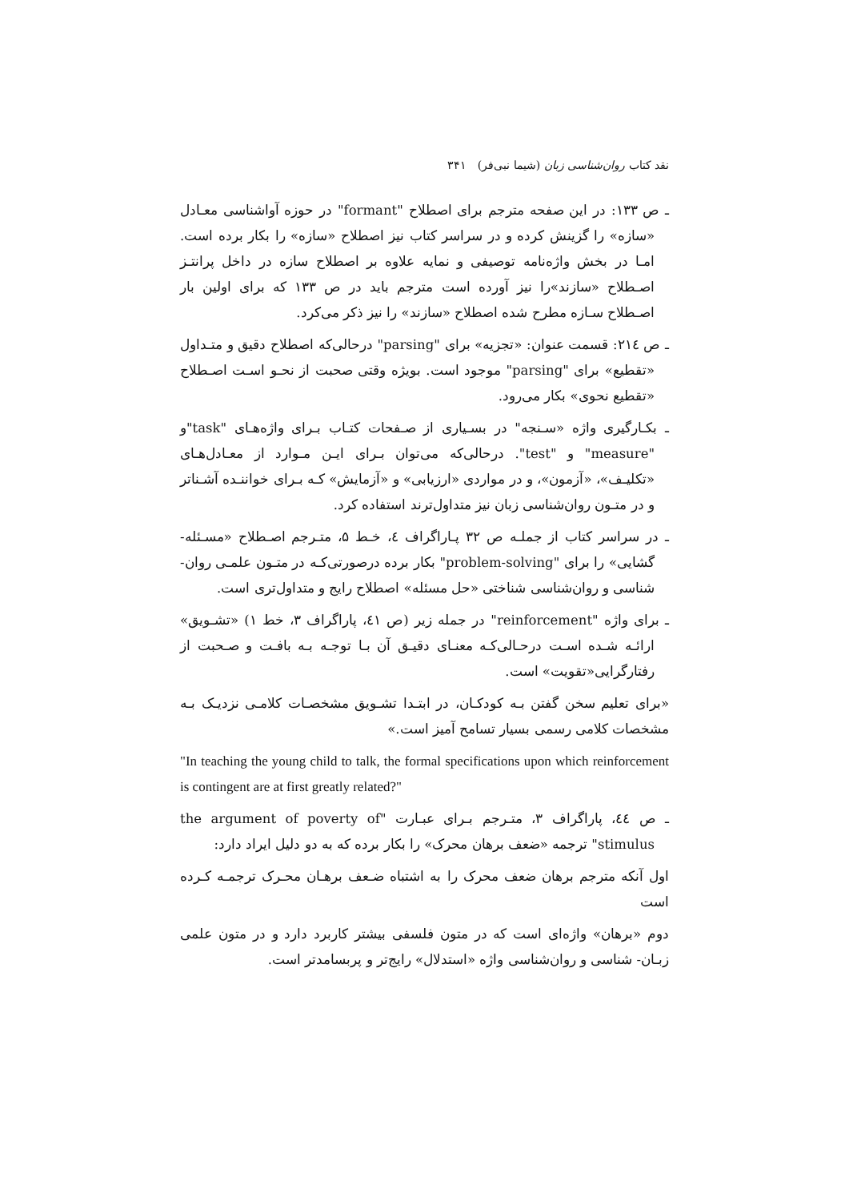نقد کتاب روان‌شناسی زبان (شیما نبی‌فر) ۳۴۱
ـ ص ۱۳۳: در این صفحه مترجم برای اصطلاح "formant" در حوزه آواشناسی معـادل «سازه» را گزینش کرده و در سراسر کتاب نیز اصطلاح «سازه» را بکار برده است. امـا در بخش واژه‌نامه توصیفی و نمایه علاوه بر اصطلاح سازه در داخل پرانتـز اصـطلاح «سازند»را نیز آورده است مترجم باید در ص ۱۳۳ که برای اولین بار اصـطلاح سـازه مطرح شده اصطلاح «سازند» را نیز ذکر می‌کرد.
ـ ص ۲۱٤: قسمت عنوان: «تجزیه» برای "parsing" درحالی‌که اصطلاح دقیق و متـداول «تقطیع» برای "parsing" موجود است. بویژه وقتی صحبت از نحـو اسـت اصـطلاح «تقطیع نحوی» بکار می‌رود.
ـ بکـارگیری واژه «سـنجه" در بسـیاری از صـفحات کتـاب بـرای واژه‌هـای "task"و "measure" و "test". درحالی‌که می‌توان بـرای ایـن مـوارد از معـادل‌هـای «تکلیـف»، «آزمون»، و در مواردی «ارزیابی» و «آزمایش» کـه بـرای خواننـده آشـناتر و در متـون روان‌شناسی زبان نیز متداول‌ترند استفاده کرد.
ـ در سراسر کتاب از جملـه ص ۳۲ پـاراگراف ٤، خـط ۵، متـرجم اصـطلاح «مسـئله- گشایی» را برای "problem-solving" بکار برده درصورتی‌کـه در متـون علمـی روان- شناسی و روان‌شناسی شناختی «حل مسئله» اصطلاح رایج و متداول‌تری است.
ـ برای واژه "reinforcement" در جمله زیر (ص ٤۱، پاراگراف ۳، خط ۱) «تشـویق» ارائـه شـده اسـت درحـالی‌کـه معنـای دقیـق آن بـا توجـه بـه بافـت و صـحبت از رفتارگرایی«تقویت» است.
«برای تعلیم سخن گفتن بـه کودکـان، در ابتـدا تشـویق مشخصـات کلامـی نزدیـک بـه مشخصات کلامی رسمی بسیار تسامح آمیز است.»
"In teaching the young child to talk, the formal specifications upon which reinforcement is contingent are at first greatly related?"
ـ ص ٤٤، پاراگراف ۳، متـرجم بـرای عبـارت "the argument of poverty of stimulus" ترجمه «ضعف برهان محرک» را بکار برده که به دو دلیل ایراد دارد:
اول آنکه مترجم برهان ضعف محرک را به اشتباه ضـعف برهـان محـرک ترجمـه کـرده است
دوم «برهان» واژه‌ای است که در متون فلسفی بیشتر کاربرد دارد و در متون علمی زبـان- شناسی و روان‌شناسی واژه «استدلال» رایج‌تر و پربسامدتر است.